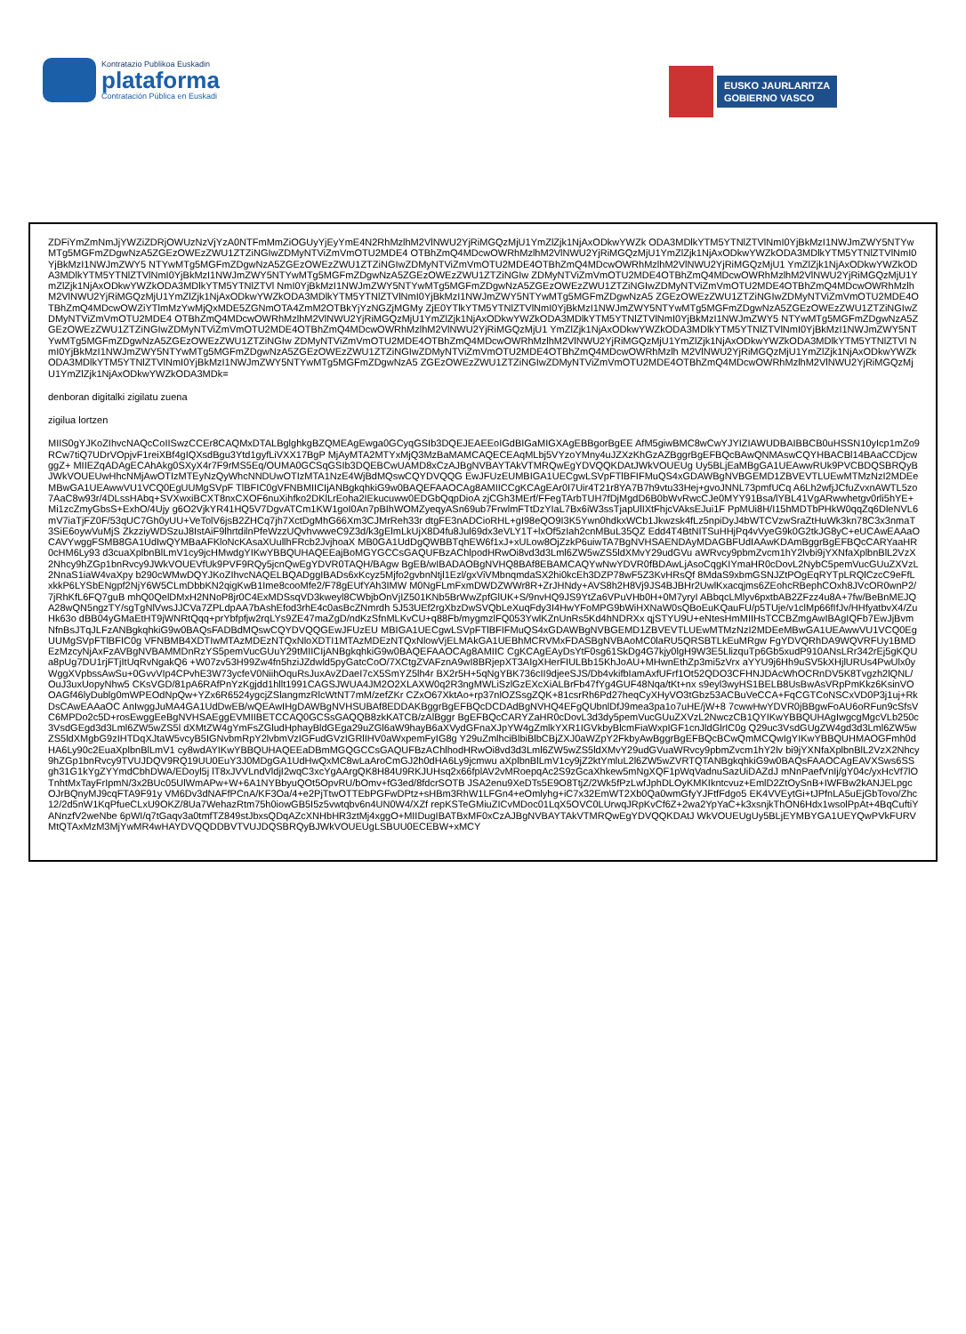Kontratazio Publikoa Euskadin
plataforma
Contratación Pública en Euskadi
EUSKO JAURLARITZA
GOBIERNO VASCO
ZDFiYmZmNmJjYWZiZDRjOWUzNzVjYzA0NTFmMmZiOGUyYjEyYmE4N2RhMzlhM2VlNWU2YjRiMGQzMjU1YmZlZjk1NjAxODkwYWZk ODA3MDlkYTM5YTNlZTVlNmI0YjBkMzI1NWJmZWY5NTYwMTg5MGFmZDgwNzA5ZGEzOWEzZWU1ZTZiNGIwZDMyNTViZmVmOTU2MDE4 OTBhZmQ4MDcwOWRhMzlhM2VlNWU2YjRiMGQzMjU1YmZlZjk1NjAxODkwYWZkODA3MDlkYTM5YTNlZTVlNmI0YjBkMzI1NWJmZWY5 NTYwMTg5MGFmZDgwNzA5ZGEzOWEzZWU1ZTZiNGIwZDMyNTViZmVmOTU2MDE4OTBhZmQ4MDcwOWRhMzlhM2VlNWU2YjRiMGQzMjU1 YmZlZjk1NjAxODkwYWZkODA3MDlkYTM5YTNlZTVlNmI0YjBkMzI1NWJmZWY5NTYwMTg5MGFmZDgwNzA5ZGEzOWEzZWU1ZTZiNGIw ZDMyNTViZmVmOTU2MDE4OTBhZmQ4MDcwOWRhMzlhM2VlNWU2YjRiMGQzMjU1YmZlZjk1NjAxODkwYWZkODA3MDlkYTM5YTNlZTVl NmI0YjBkMzI1NWJmZWY5NTYwMTg5MGFmZDgwNzA5ZGEzOWEzZWU1ZTZiNGIwZDMyNTViZmVmOTU2MDE4OTBhZmQ4MDcwOWRhMzlh M2VlNWU2YjRiMGQzMjU1YmZlZjk1NjAxODkwYWZkODA3MDlkYTM5YTNlZTVlNmI0YjBkMzI1NWJmZWY5NTYwMTg5MGFmZDgwNzA5 ZGEzOWEzZWU1ZTZiNGIwZDMyNTViZmVmOTU2MDE4OTBhZmQ4MDcwOWZiYTlmMzYwMjQxMDE5ZGNmOTA4ZmM2OTBkYjYzNGZjMGMy ZjE0YTlkYTM5YTNlZTVlNmI0YjBkMzI1NWJmZWY5NTYwMTg5MGFmZDgwNzA5ZGEzOWEzZWU1ZTZiNGIwZDMyNTViZmVmOTU2MDE4 OTBhZmQ4MDcwOWRhMzlhM2VlNWU2YjRiMGQzMjU1YmZlZjk1NjAxODkwYWZkODA3MDlkYTM5YTNlZTVlNmI0YjBkMzI1NWJmZWY5 NTYwMTg5MGFmZDgwNzA5ZGEzOWEzZWU1ZTZiNGIwZDMyNTViZmVmOTU2MDE4OTBhZmQ4MDcwOWRhMzlhM2VlNWU2YjRiMGQzMjU1 YmZlZjk1NjAxODkwYWZkODA3MDlkYTM5YTNlZTVlNmI0YjBkMzI1NWJmZWY5NTYwMTg5MGFmZDgwNzA5ZGEzOWEzZWU1ZTZiNGIw ZDMyNTViZmVmOTU2MDE4OTBhZmQ4MDcwOWRhMzlhM2VlNWU2YjRiMGQzMjU1YmZlZjk1NjAxODkwYWZkODA3MDlkYTM5YTNlZTVl NmI0YjBkMzI1NWJmZWY5NTYwMTg5MGFmZDgwNzA5ZGEzOWEzZWU1ZTZiNGIwZDMyNTViZmVmOTU2MDE4OTBhZmQ4MDcwOWRhMzlh M2VlNWU2YjRiMGQzMjU1YmZlZjk1NjAxODkwYWZkODA3MDlkYTM5YTNlZTVlNmI0YjBkMzI1NWJmZWY5NTYwMTg5MGFmZDgwNzA5 ZGEzOWEzZWU1ZTZiNGIwZDMyNTViZmVmOTU2MDE4OTBhZmQ4MDcwOWRhMzlhM2VlNWU2YjRiMGQzMjU1YmZlZjk1NjAxODkwYWZkODA3MDk=
denboran digitalki zigilatu zuena
zigilua lortzen
MIIS0gYJKoZIhvcNAQcCoIISwzCCEr8CAQMxDTALBglghkgBZQMEAgEwga0GCyqGSIb3DQEJEAEEoIGdBIGaMIGXAgEBBgorBgEE AfM5giwBMC8wCwYJYIZIAWUDBAIBBCB0uHSSN10yIcp1mZo9RCw7tiQ7UDrVOpjvF1reiXBf4gIQXsdBgu3Ytd1gyfLiVXX17BgP MjAyMTA2MTYxMjQ3MzBaMAMCAQECEAqMLbj5VYzoYMny4uJZXzKhGzAZBggrBgEFBQcBAwQNMAswCQYHBACBl14BAaCCDjcwggZ+ MIIEZqADAgECAhAkg0SXyX4r7F9rMS5Eq/OUMA0GCSqGSIb3DQEBCwUAMD8xCzAJBgNVBAYTAkVTMRQwEgYDVQQKDAtJWkVOUEUg Uy5BLjEaMBgGA1UEAwwRUk9PVCBDQSBRQyBJWkVOUEUwHhcNMjAwOTIzMTEyNzQyWhcNNDUwOTIzMTA1NzE4WjBdMQswCQYDVQQG EwJFUzEUMBIGA1UECgwLSVpFTlBFIFMuQS4xGDAWBgNVBGEMD1ZBVEVTLUEwMTMzNzI2MDEeMBwGA1UEAwwVU1VCQ0EgUUMgSVpF TlBFIC0gVFNBMIICIjANBgkqhkiG9w0BAQEFAAOCAg8AMIICCgKCAgEAr0I7Uir4T21r8YA7B7h9vtu33Hej+gvoJNNL73pmfUCq A6Lh2wfjJCfuZvxnAWTL5zo7AaC8w93r/4DLssHAbq+SVXwxiBCXT8nxCXOF6nuXihfko2DKlLrEoha2IEkucuww0EDGbQqpDioA zjCGh3MErf/FFegTArbTUH7fDjMgdD6B0bWvRwcCJe0MYY91Bsa/lYBL41VgARwwhetgv0rli5hYE+Mi1zcZmyGbsS+ExhO/4Ujy g6O2VjkYR41HQ5V7DgvATCm1KW1goI0An7pBIhWOMZyeqyASn69ub7FrwlmFTtDzYIaL7Bx6iW3ssTjapUlIXtFhjcVAksEJui1F PpMUi8H/I15hMDTbPHkW0qqZq6DleNVL6mV7iaTjFZ0F/53qUC7Gh0yUU+VeTolV6jsB2ZHCq7jh7XctDgMhG66Xm3CJMrReh33r dtgFE3nADCioRHL+gI98eQO9I3K5Ywn0hdkxWCb1Jkwzsk4fLz5npiDyJ4bWTCVzwSraZtHuWk3kn78C3x3nmaT3SiE6oywVuMjS ZkzziyWDSzuJ8IstAiF9lhrtdilnPfeWzzUQvhvwweC9Z3d/k3gElmLkUjX8D4fu8Jul69dx3eVLY1T+lxOf5zIah2cnMBuL35QZ Edd4T4BtNITSuHHjPq4vVyeG9k0G2tkJG8yC+eUCAwEAAaOCAVYwggFSMB8GA1UdIwQYMBaAFKloNcKAsaXUullhFRcb2JvjhoaX MB0GA1UdDgQWBBTqhEW6f1xJ+xULow8OjZzkP6uiwTA7BgNVHSAENDAyMDAGBFUdIAAwKDAmBggrBgEFBQcCARYaaHR0cHM6Ly93 d3cuaXplbnBlLmV1cy9jcHMwdgYIKwYBBQUHAQEEajBoMGYGCCsGAQUFBzAChlpodHRwOi8vd3d3Lml6ZW5wZS5ldXMvY29udGVu aWRvcy9pbmZvcm1hY2lvbi9jYXNfaXplbnBlL2VzX2Nhcy9hZGp1bnRvcy9JWkVOUEVfUk9PVF9RQy5jcnQwEgYDVR0TAQH/BAgw BgEB/wIBADAOBgNVHQ8BAf8EBAMCAQYwNwYDVR0fBDAwLjAsoCqgKIYmaHR0cDovL2NybC5pemVucGUuZXVzL2NnaS1iaW4vaXpy b290cWMwDQYJKoZIhvcNAQELBQADggIBADs6xKcyz5Mjfo2gvbnNtjl1Ezl/gxViVMbnqmdaSX2hi0kcEh3DZP78wF5Z3KvHRsQf 8MdaS9xbmGSNJZtPOgEqRYTpLRQlCzcC9eFfLxkkP6LYSbENgpf2NjY6W5CLmDbbKN2qigKwB1Ime8cooMfe2/F78gEUfYAh3IMW M0NgFLmFxmDWDZWWr8R+ZrJHNdy+AVS8h2H8Vj9JS4BJBHr2UwlKxacqjms6ZEohcRBephCOxh8JVcOR0wnP2/7jRhKfL6FQ7guB mhQ0QelDMxH2NNoP8jr0C4ExMDSsqVD3kweyl8CWbjbOnVjIZ501KNb5BrWwZpfGlUK+S/9nvHQ9JS9YtZa6VPuVHb0H+0M7yryI ABbqcLMlyv6pxtbAB2ZFzz4u8A+7fw/BeBnMEJQA28wQN5ngzTY/sgTgNlVwsJJCVa7ZPLdpAA7bAshEfod3rhE4c0asBcZNmrdh 5J53UEf2rgXbzDwSVQbLeXuqFdy3I4HwYFoMPG9bWiHXNaW0sQBoEuKQauFU/p5TUje/v1clMp66fIfJv/HHfyatbvX4/ZuHk63o dBB04yGMaEtHT9jWNRtQqq+prYbfpfjw2rqLYs9ZE47maZgD/ndKzSfnMLKvCU+q88Fb/mygmzlFQ053YwlKZnUnRs5Kd4hNDRXx qjSTYU9U+eNtesHmMIIHsTCCBZmgAwIBAgIQFb7EwJjBvmNfnBsJTqJLFzANBgkqhkiG9w0BAQsFADBdMQswCQYDVQQGEwJFUzEU MBIGA1UECgwLSVpFTlBFIFMuQS4xGDAWBgNVBGEMD1ZBVEVTLUEwMTMzNzI2MDEeMBwGA1UEAwwVU1VCQ0EgUUMgSVpFTlBFIC0g VFNBMB4XDTIwMTAzMDEzNTQxNloXDTI1MTAzMDEzNTQxNlowVjELMAkGA1UEBhMCRVMxFDASBgNVBAoMC0laRU5QRSBTLkEuMRgw FgYDVQRhDA9WQVRFUy1BMDEzMzcyNjAxFzAVBgNVBAMMDnRzYS5pemVucGUuY29tMIICIjANBgkqhkiG9w0BAQEFAAOCAg8AMIIC CgKCAgEAyDsYtF0sg61SkDg4G7kjy0lgH9W3E5LlizquTp6Gb5xudP910ANsLRr342rEj5gKQUa8pUg7DU1rjFTjItUqRvNgakQ6 +W07zv53H99Zw4fn5hziJZdwld5pyGatcCoO/7XCtgZVAFznA9wI8BRjepXT3AIgXHerFIULBb15KhJoAU+MHwnEthZp3mi5zVrx aYYU9j6Hh9uSV5kXHjlURUs4PwUlx0yWggXVpbssAwSu+0GvvVIp4CPvhE3W73ycfeV0NiihOquRsJuxAvZDaeI7cX5SmYZ5lh4r BX2r5H+5qNgYBK736cII9djeeSJS/Db4vkifbIamAxfUFrf1Ot52QDO3CFHNJDAcWhOCRnDV5K8Tvgzh2lQNL/OuJ3uxUopyNhw5 CKsVGD/81pA6RAfPnYzKgjdd1hllt1991CAGSJWUA4JM2O2XLAXW0q2R3ngMWLiSzlGzEXcXiALBrFb47fYg4GUF48Nqa/tKt+nx s9eyl3wyHS1BELB8UsBwAsVRpPmKkz6KsinVOOAGf46lyDublg0mWPEOdNpQw+YZx6R6524ygcjZSlangmzRlcWtNT7mM/zefZKr CZxO67XktAo+rp37nlOZSsgZQK+81csrRh6Pd27heqCyXHyVO3tGbz53ACBuVeCCA+FqCGTCoNSCxVD0P3j1uj+RkDsCAwEAAaOC AnIwggJuMA4GA1UdDwEB/wQEAwIHgDAWBgNVHSUBAf8EDDAKBggrBgEFBQcDCDAdBgNVHQ4EFgQUbnlDfJ9mea3pa1o7uHE/jW+8 7cwwHwYDVR0jBBgwFoAU6oRFun9cSfsVC6MPDo2c5D+rosEwggEeBgNVHSAEggEVMIIBETCCAQ0GCSsGAQQB8zkKATCB/zAlBggr BgEFBQcCARYZaHR0cDovL3d3dy5pemVucGUuZXVzL2NwczCB1QYIKwYBBQUHAgIwgcgMgcVLb250c3VsdGEgd3d3Lml6ZW5wZS5l dXMtZW4gYmFsZGludHphayBldGEga29uZGl6aW9hayB6aXVydGFnaXJpYW4gZmlkYXR1IGVkbyBlcmFiaWxpIGF1cnJldGlrIC0g Q29uc3VsdGUgZW4gd3d3Lml6ZW5wZS5ldXMgbG9zIHTDqXJtaW5vcyB5IGNvbmRpY2lvbmVzIGFudGVzIGRlIHV0aWxpemFyIG8g Y29uZmlhciBlbiBlbCBjZXJ0aWZpY2FkbyAwBggrBgEFBQcBCwQmMCQwIgYIKwYBBQUHMAOGFmh0dHA6Ly90c2EuaXplbnBlLmV1 cy8wdAYIKwYBBQUHAQEEaDBmMGQGCCsGAQUFBzAChlhodHRwOi8vd3d3Lml6ZW5wZS5ldXMvY29udGVuaWRvcy9pbmZvcm1hY2lv bi9jYXNfaXplbnBlL2VzX2Nhcy9hZGp1bnRvcy9TVUJDQV9RQ19UU0EuY3J0MDgGA1UdHwQxMC8wLaAroCmGJ2h0dHA6Ly9jcmwu aXplbnBlLmV1cy9jZ2ktYmluL2l6ZW5wZVRTQTANBgkqhkiG9w0BAQsFAAOCAgEAVXSws6SSgh31G1kYgZYYmdCbhDWA/EDoyl5j lT8xJVVLndVldjI2wqC3xcYgAArgQK8H84U9RKJUHsq2x66fplAV2vMRoepqAc2S9zGcaXhkew5mNgXQF1pWqVadnuSazUiDAZdJ mNnPaefVnIj/gY04c/yxHcVf7lOTnhtMxTayFrIpmN/3x2BUc05UlWmAPw+W+6A1NYBbyuQOt5OpvRU/bOmv+fG3ed/8fdcrSOTB JSA2enu9XeDTs5E9O8TtjZ/2Wk5fPzLwfJphDLOyKMKIkntcvuz+EmlD2ZtOySnB+IWFBw2kANJELpgcOJrBQnyMJ9cqFTA9F91y VM6Dv3dNAFfPCnA/KF3Oa/4+e2PjTtwOTTEbPGFwDPtz+sHBm3RhW1LFGn4+eOmlyhg+iC7x32EmWT2Xb0Qa0wmGfyYJFtfFdgo5 EK4VVEytGi+tJPfnLA5uEjGbTovo/Zhc12/2d5nW1KqPfueCLxU9OKZ/8Ua7WehazRtm75h0iowGB5I5z5vwtqbv6n4UN0W4/XZf repKSTeGMiuZICvMDoc01LqX5OVC0LUrwqJRpKvCf6Z+2wa2YpYaC+k3xsnjkThON6Hdx1wsolPpAt+4BqCuftiYANnzfV2weNbe 6pWI/q7tGaqv3a0tmfTZ849stJbxsQDqAZcXNHbHR3ztMj4xggO+MIIDugIBATBxMF0xCzAJBgNVBAYTAkVTMRQwEgYDVQQKDAtJ WkVOUEUgUy5BLjEYMBYGA1UEYQwPVkFURVMtQTAxMzM3MjYwMR4wHAYDVQQDDBVTVUJDQSBRQyBJWkVOUEUgLSBUU0ECEBW+xMCY